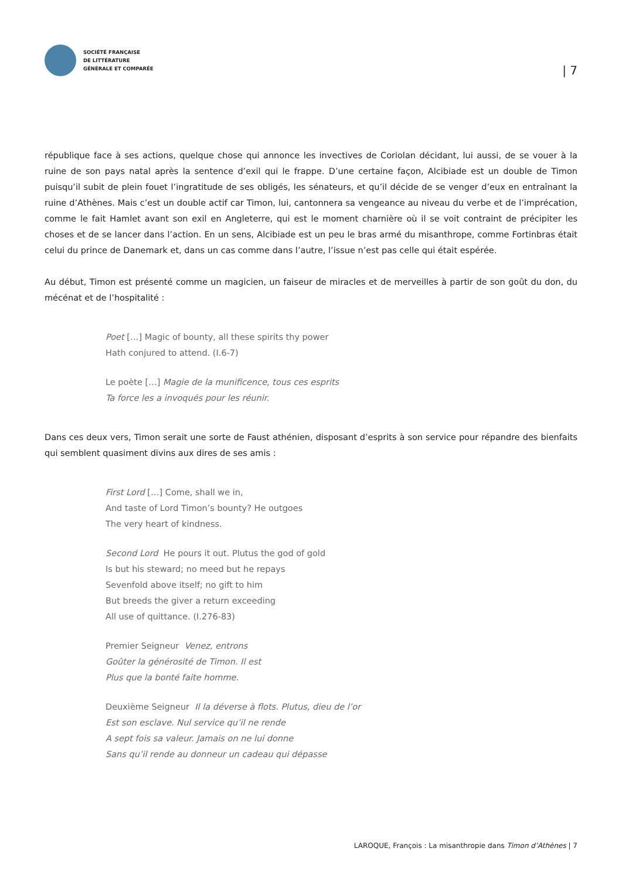SOCIÉTÉ FRANÇAISE
DE LITTÉRATURE
GÉNÉRALE ET COMPARÉE
| 7
république face à ses actions, quelque chose qui annonce les invectives de Coriolan décidant, lui aussi, de se vouer à la ruine de son pays natal après la sentence d’exil qui le frappe. D’une certaine façon, Alcibiade est un double de Timon puisqu’il subit de plein fouet l’ingratitude de ses obligés, les sénateurs, et qu’il décide de se venger d’eux en entraînant la ruine d’Athènes. Mais c’est un double actif car Timon, lui, cantonnera sa vengeance au niveau du verbe et de l’imprécation, comme le fait Hamlet avant son exil en Angleterre, qui est le moment charnière où il se voit contraint de précipiter les choses et de se lancer dans l’action. En un sens, Alcibiade est un peu le bras armé du misanthrope, comme Fortinbras était celui du prince de Danemark et, dans un cas comme dans l’autre, l’issue n’est pas celle qui était espérée.
Au début, Timon est présenté comme un magicien, un faiseur de miracles et de merveilles à partir de son goût du don, du mécénat et de l’hospitalité :
Poet […] Magic of bounty, all these spirits thy power
Hath conjured to attend. (I.6-7)
Le poète […] Magie de la munificence, tous ces esprits
Ta force les a invoqués pour les réunir.
Dans ces deux vers, Timon serait une sorte de Faust athénien, disposant d’esprits à son service pour répandre des bienfaits qui semblent quasiment divins aux dires de ses amis :
First Lord […] Come, shall we in,
And taste of Lord Timon’s bounty? He outgoes
The very heart of kindness.
Second Lord He pours it out. Plutus the god of gold
Is but his steward; no meed but he repays
Sevenfold above itself; no gift to him
But breeds the giver a return exceeding
All use of quittance. (I.276-83)
Premier Seigneur Venez, entrons
Goûter la générosité de Timon. Il est
Plus que la bonté faite homme.
Deuxième Seigneur Il la déverse à flots. Plutus, dieu de l’or
Est son esclave. Nul service qu’il ne rende
A sept fois sa valeur. Jamais on ne lui donne
Sans qu’il rende au donneur un cadeau qui dépasse
LAROQUE, François : La misanthropie dans Timon d’Athènes | 7